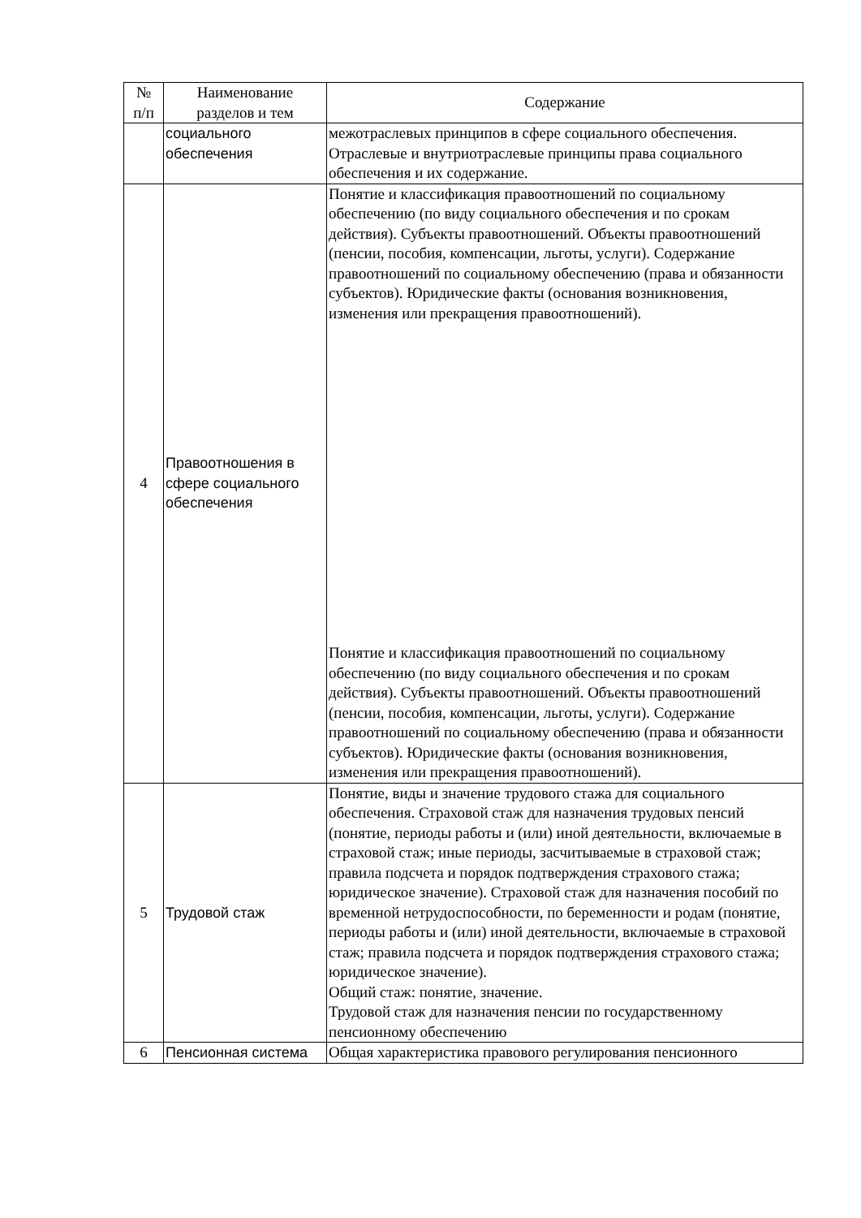| № п/п | Наименование разделов и тем | Содержание |
| --- | --- | --- |
| | социального обеспечения | межотраслевых принципов в сфере социального обеспечения. Отраслевые и внутриотраслевые принципы права социального обеспечения и их содержание. |
| 4 | Правоотношения в сфере социального обеспечения | Понятие и классификация правоотношений по социальному обеспечению (по виду социального обеспечения и по срокам действия). Субъекты правоотношений. Объекты правоотношений (пенсии, пособия, компенсации, льготы, услуги). Содержание правоотношений по социальному обеспечению (права и обязанности субъектов). Юридические факты (основания возникновения, изменения или прекращения правоотношений). Понятие и классификация правоотношений по социальному обеспечению (по виду социального обеспечения и по срокам действия). Субъекты правоотношений. Объекты правоотношений (пенсии, пособия, компенсации, льготы, услуги). Содержание правоотношений по социальному обеспечению (права и обязанности субъектов). Юридические факты (основания возникновения, изменения или прекращения правоотношений). |
| 5 | Трудовой стаж | Понятие, виды и значение трудового стажа для социального обеспечения. Страховой стаж для назначения трудовых пенсий (понятие, периоды работы и (или) иной деятельности, включаемые в страховой стаж; иные периоды, засчитываемые в страховой стаж; правила подсчета и порядок подтверждения страхового стажа; юридическое значение). Страховой стаж для назначения пособий по временной нетрудоспособности, по беременности и родам (понятие, периоды работы и (или) иной деятельности, включаемые в страховой стаж; правила подсчета и порядок подтверждения страхового стажа; юридическое значение). Общий стаж: понятие, значение. Трудовой стаж для назначения пенсии по государственному пенсионному обеспечению |
| 6 | Пенсионная система | Общая характеристика правового регулирования пенсионного |